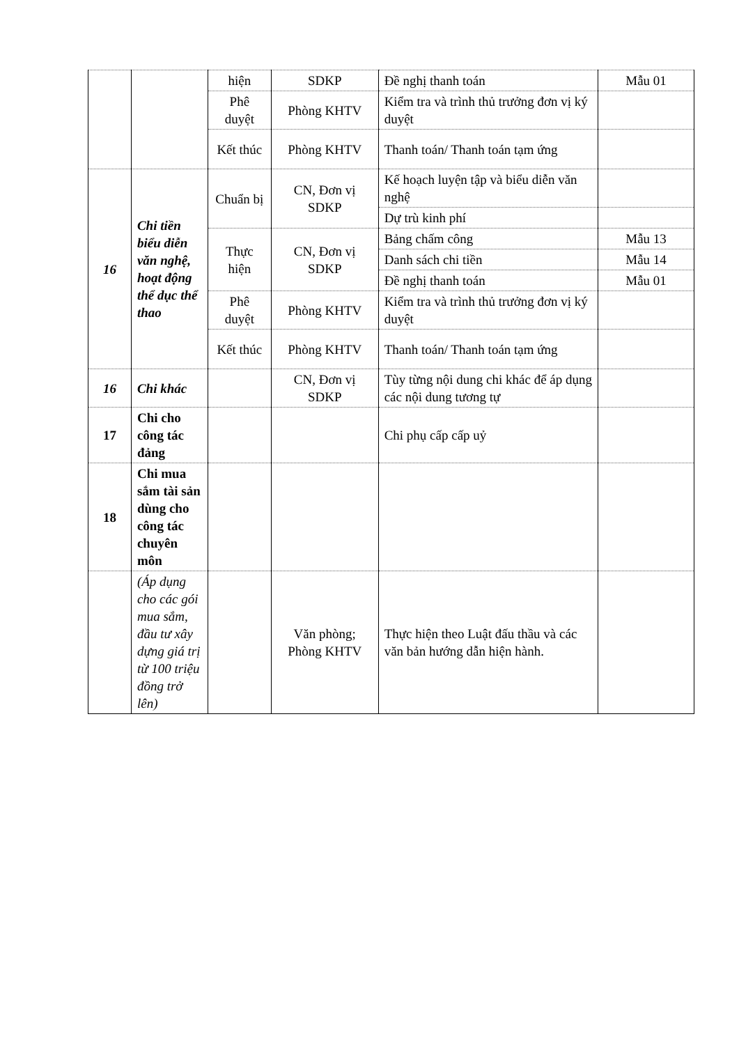| | | hiện | SDKP | Đề nghị thanh toán | Mẫu 01 |
| | | Phê duyệt | Phòng KHTV | Kiểm tra và trình thủ trưởng đơn vị ký duyệt | |
| | | Kết thúc | Phòng KHTV | Thanh toán/ Thanh toán tạm ứng | |
| 16 | Chi tiền biểu diễn văn nghệ, hoạt động thể dục thể thao | Chuẩn bị | CN, Đơn vị SDKP | Kế hoạch luyện tập và biểu diễn văn nghệ | |
| | | | | Dự trù kinh phí | |
| | | Thực hiện | CN, Đơn vị SDKP | Bảng chấm công | Mẫu 13 |
| | | | | Danh sách chi tiền | Mẫu 14 |
| | | | | Đề nghị thanh toán | Mẫu 01 |
| | | Phê duyệt | Phòng KHTV | Kiểm tra và trình thủ trưởng đơn vị ký duyệt | |
| | | Kết thúc | Phòng KHTV | Thanh toán/ Thanh toán tạm ứng | |
| 16 | Chi khác | | CN, Đơn vị SDKP | Tùy từng nội dung chi khác để áp dụng các nội dung tương tự | |
| 17 | Chi cho công tác đảng | | | Chi phụ cấp cấp uỷ | |
| 18 | Chi mua sắm tài sản dùng cho công tác chuyên môn | | | | |
| | (Áp dụng cho các gói mua sắm, đầu tư xây dựng giá trị từ 100 triệu đồng trở lên) | | Văn phòng; Phòng KHTV | Thực hiện theo Luật đấu thầu và các văn bản hướng dẫn hiện hành. | |